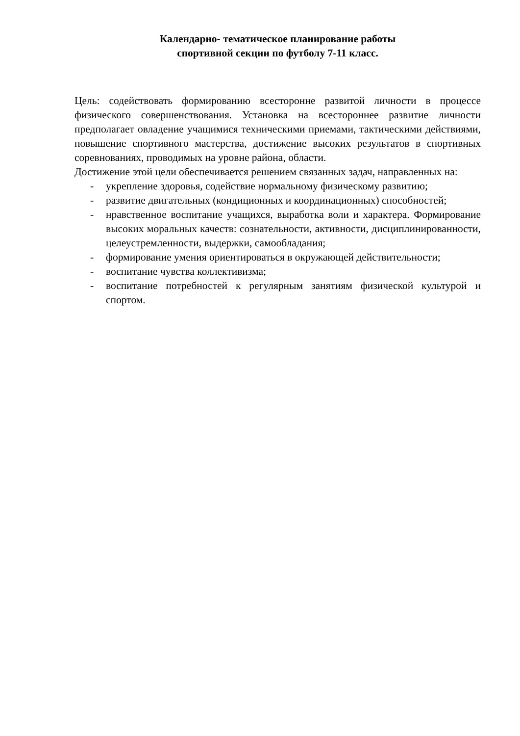Календарно- тематическое планирование работы
спортивной секции по футболу 7-11 класс.
Цель: содействовать формированию всесторонне развитой личности в процессе физического совершенствования. Установка на всестороннее развитие личности предполагает овладение учащимися техническими приемами, тактическими действиями, повышение спортивного мастерства, достижение высоких результатов в спортивных соревнованиях, проводимых на уровне района, области.
Достижение этой цели обеспечивается решением связанных задач, направленных на:
- укрепление здоровья, содействие нормальному физическому развитию;
- развитие двигательных (кондиционных и координационных) способностей;
- нравственное воспитание учащихся, выработка воли и характера. Формирование высоких моральных качеств: сознательности, активности, дисциплинированности, целеустремленности, выдержки, самообладания;
- формирование умения ориентироваться в окружающей действительности;
- воспитание чувства коллективизма;
- воспитание потребностей к регулярным занятиям физической культурой и спортом.